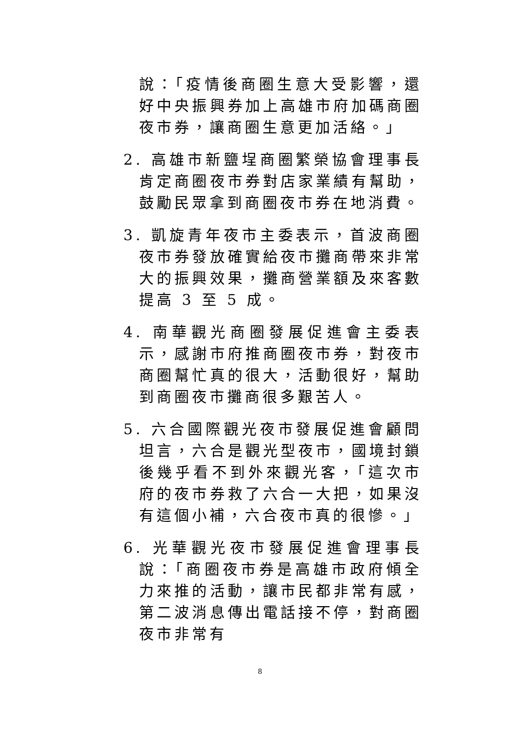說：「疫情後商圈生意大受影響，還好中央振興券加上高雄市府加碼商圈夜市券，讓商圈生意更加活絡。」
2. 高雄市新鹽埕商圈繁榮協會理事長肯定商圈夜市券對店家業績有幫助，鼓勵民眾拿到商圈夜市券在地消費。
3. 凱旋青年夜市主委表示，首波商圈夜市券發放確實給夜市攤商帶來非常大的振興效果，攤商營業額及來客數提高 3 至 5 成。
4. 南華觀光商圈發展促進會主委表示，感謝市府推商圈夜市券，對夜市商圈幫忙真的很大，活動很好，幫助到商圈夜市攤商很多艱苦人。
5. 六合國際觀光夜市發展促進會顧問坦言，六合是觀光型夜市，國境封鎖後幾乎看不到外來觀光客，「這次市府的夜市券救了六合一大把，如果沒有這個小補，六合夜市真的很慘。」
6. 光華觀光夜市發展促進會理事長說：「商圈夜市券是高雄市政府傾全力來推的活動，讓市民都非常有感，第二波消息傳出電話接不停，對商圈夜市非常有
8